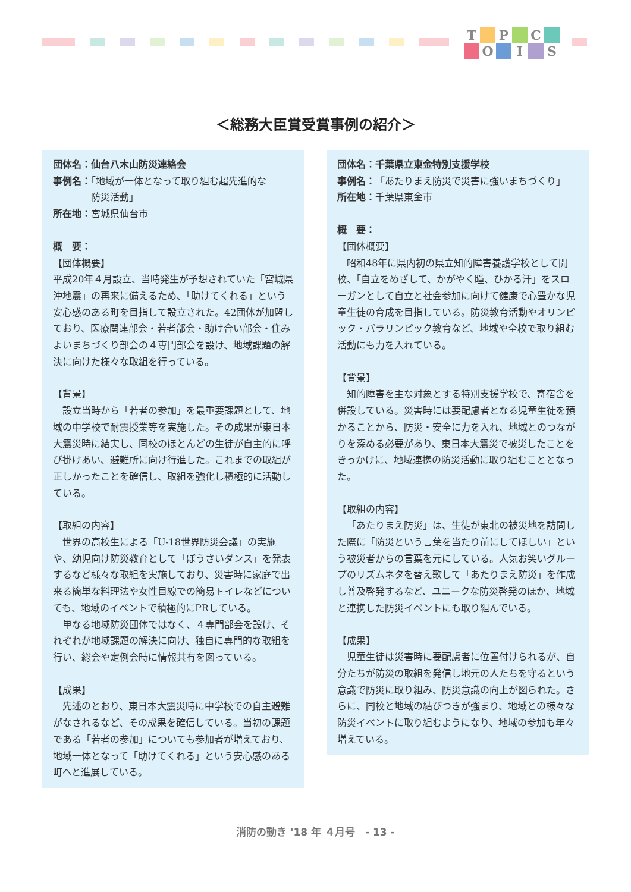T P C O I S
＜総務大臣賞受賞事例の紹介＞
団体名：仙台八木山防災連絡会
事例名：「地域が一体となって取り組む超先進的な
    防災活動」
所在地：宮城県仙台市
概　要：
【団体概要】
平成20年４月設立、当時発生が予想されていた「宮城県沖地震」の再来に備えるため、「助けてくれる」という安心感のある町を目指して設立された。42団体が加盟しており、医療関連部会・若者部会・助け合い部会・住みよいまちづくり部会の４専門部会を設け、地域課題の解決に向けた様々な取組を行っている。
【背景】
設立当時から「若者の参加」を最重要課題として、地域の中学校で耐震授業等を実施した。その成果が東日本大震災時に結実し、同校のほとんどの生徒が自主的に呼び掛けあい、避難所に向け行進した。これまでの取組が正しかったことを確信し、取組を強化し積極的に活動している。
【取組の内容】
世界の高校生による「U-18世界防災会議」の実施や、幼児向け防災教育として「ぼうさいダンス」を発表するなど様々な取組を実施しており、災害時に家庭で出来る簡単な料理法や女性目線での簡易トイレなどについても、地域のイベントで積極的にPRしている。
単なる地域防災団体ではなく、４専門部会を設け、それぞれが地域課題の解決に向け、独自に専門的な取組を行い、総会や定例会時に情報共有を図っている。
【成果】
先述のとおり、東日本大震災時に中学校での自主避難がなされるなど、その成果を確信している。当初の課題である「若者の参加」についても参加者が増えており、地域一体となって「助けてくれる」という安心感のある町へと進展している。
団体名：千葉県立東金特別支援学校
事例名：「あたりまえ防災で災害に強いまちづくり」
所在地：千葉県東金市
概　要：
【団体概要】
昭和48年に県内初の県立知的障害養護学校として開校、「自立をめざして、かがやく瞳、ひかる汗」をスローガンとして自立と社会参加に向けて健康で心豊かな児童生徒の育成を目指している。防災教育活動やオリンピック・パラリンピック教育など、地域や全校で取り組む活動にも力を入れている。
【背景】
知的障害を主な対象とする特別支援学校で、寄宿舎を併設している。災害時には要配慮者となる児童生徒を預かることから、防災・安全に力を入れ、地域とのつながりを深める必要があり、東日本大震災で被災したことをきっかけに、地域連携の防災活動に取り組むこととなった。
【取組の内容】
「あたりまえ防災」は、生徒が東北の被災地を訪問した際に「防災という言葉を当たり前にしてほしい」という被災者からの言葉を元にしている。人気お笑いグループのリズムネタを替え歌して「あたりまえ防災」を作成し普及啓発するなど、ユニークな防災啓発のほか、地域と連携した防災イベントにも取り組んでいる。
【成果】
児童生徒は災害時に要配慮者に位置付けられるが、自分たちが防災の取組を発信し地元の人たちを守るという意識で防災に取り組み、防災意識の向上が図られた。さらに、同校と地域の結びつきが強まり、地域との様々な防災イベントに取り組むようになり、地域の参加も年々増えている。
消防の動き '18 年 ４月号　- 13 -